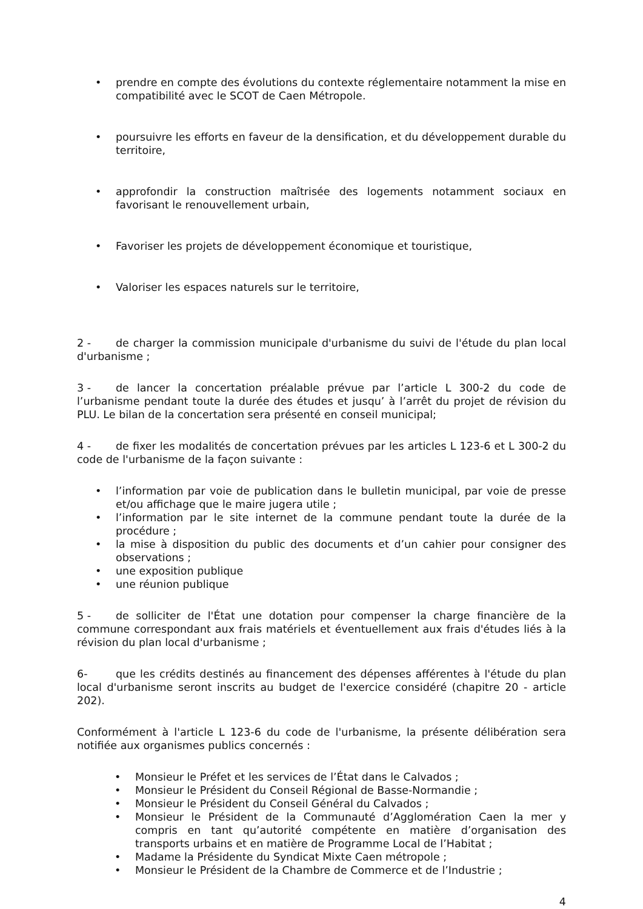• prendre en compte des évolutions du contexte réglementaire notamment la mise en compatibilité avec le SCOT de Caen Métropole.
• poursuivre les efforts en faveur de la densification, et du développement durable du territoire,
• approfondir la construction maîtrisée des logements notamment sociaux en favorisant le renouvellement urbain,
• Favoriser les projets de développement économique et touristique,
• Valoriser les espaces naturels sur le territoire,
2 - de charger la commission municipale d'urbanisme du suivi de l'étude du plan local d'urbanisme ;
3 - de lancer la concertation préalable prévue par l’article L 300-2 du code de l’urbanisme pendant toute la durée des études et jusqu’ à l’arrêt du projet de révision du PLU. Le bilan de la concertation sera présenté en conseil municipal;
4 - de fixer les modalités de concertation prévues par les articles L 123-6 et L 300-2 du code de l'urbanisme de la façon suivante :
• l’information par voie de publication dans le bulletin municipal, par voie de presse et/ou affichage que le maire jugera utile ;
• l’information par le site internet de la commune pendant toute la durée de la procédure ;
• la mise à disposition du public des documents et d’un cahier pour consigner des observations ;
• une exposition publique
• une réunion publique
5 - de solliciter de l'État une dotation pour compenser la charge financière de la commune correspondant aux frais matériels et éventuellement aux frais d'études liés à la révision du plan local d'urbanisme ;
6- que les crédits destinés au financement des dépenses afférentes à l'étude du plan local d'urbanisme seront inscrits au budget de l'exercice considéré (chapitre 20 - article 202).
Conformément à l'article L 123-6 du code de l'urbanisme, la présente délibération sera notifiée aux organismes publics concernés :
• Monsieur le Préfet et les services de l’État dans le Calvados ;
• Monsieur le Président du Conseil Régional de Basse-Normandie ;
• Monsieur le Président du Conseil Général du Calvados ;
• Monsieur le Président de la Communauté d’Agglomération Caen la mer y compris en tant qu’autorité compétente en matière d’organisation des transports urbains et en matière de Programme Local de l’Habitat ;
• Madame la Présidente du Syndicat Mixte Caen métropole ;
• Monsieur le Président de la Chambre de Commerce et de l’Industrie ;
4